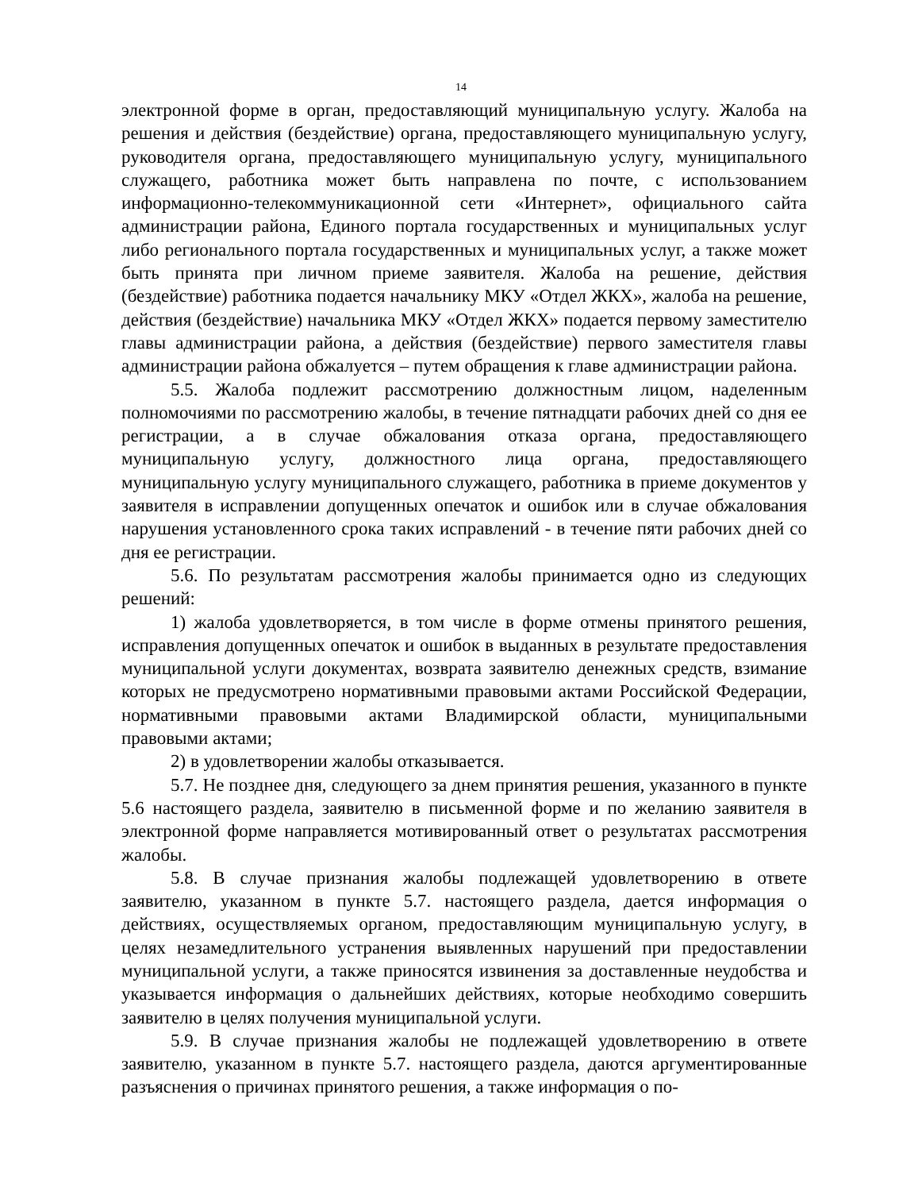14
электронной форме в орган, предоставляющий муниципальную услугу. Жалоба на решения и действия (бездействие) органа, предоставляющего муниципальную услугу, руководителя органа, предоставляющего муниципальную услугу, муниципального служащего, работника может быть направлена по почте, с использованием информационно-телекоммуникационной сети «Интернет», официального сайта администрации района, Единого портала государственных и муниципальных услуг либо регионального портала государственных и муниципальных услуг, а также может быть принята при личном приеме заявителя. Жалоба на решение, действия (бездействие) работника подается начальнику МКУ «Отдел ЖКХ», жалоба на решение, действия (бездействие) начальника МКУ «Отдел ЖКХ» подается первому заместителю главы администрации района, а действия (бездействие) первого заместителя главы администрации района обжалуется – путем обращения к главе администрации района.
5.5. Жалоба подлежит рассмотрению должностным лицом, наделенным полномочиями по рассмотрению жалобы, в течение пятнадцати рабочих дней со дня ее регистрации, а в случае обжалования отказа органа, предоставляющего муниципальную услугу, должностного лица органа, предоставляющего муниципальную услугу муниципального служащего, работника в приеме документов у заявителя в исправлении допущенных опечаток и ошибок или в случае обжалования нарушения установленного срока таких исправлений - в течение пяти рабочих дней со дня ее регистрации.
5.6. По результатам рассмотрения жалобы принимается одно из следующих решений:
1) жалоба удовлетворяется, в том числе в форме отмены принятого решения, исправления допущенных опечаток и ошибок в выданных в результате предоставления муниципальной услуги документах, возврата заявителю денежных средств, взимание которых не предусмотрено нормативными правовыми актами Российской Федерации, нормативными правовыми актами Владимирской области, муниципальными правовыми актами;
2) в удовлетворении жалобы отказывается.
5.7. Не позднее дня, следующего за днем принятия решения, указанного в пункте 5.6 настоящего раздела, заявителю в письменной форме и по желанию заявителя в электронной форме направляется мотивированный ответ о результатах рассмотрения жалобы.
5.8. В случае признания жалобы подлежащей удовлетворению в ответе заявителю, указанном в пункте 5.7. настоящего раздела, дается информация о действиях, осуществляемых органом, предоставляющим муниципальную услугу, в целях незамедлительного устранения выявленных нарушений при предоставлении муниципальной услуги, а также приносятся извинения за доставленные неудобства и указывается информация о дальнейших действиях, которые необходимо совершить заявителю в целях получения муниципальной услуги.
5.9. В случае признания жалобы не подлежащей удовлетворению в ответе заявителю, указанном в пункте 5.7. настоящего раздела, даются аргументированные разъяснения о причинах принятого решения, а также информация о по-